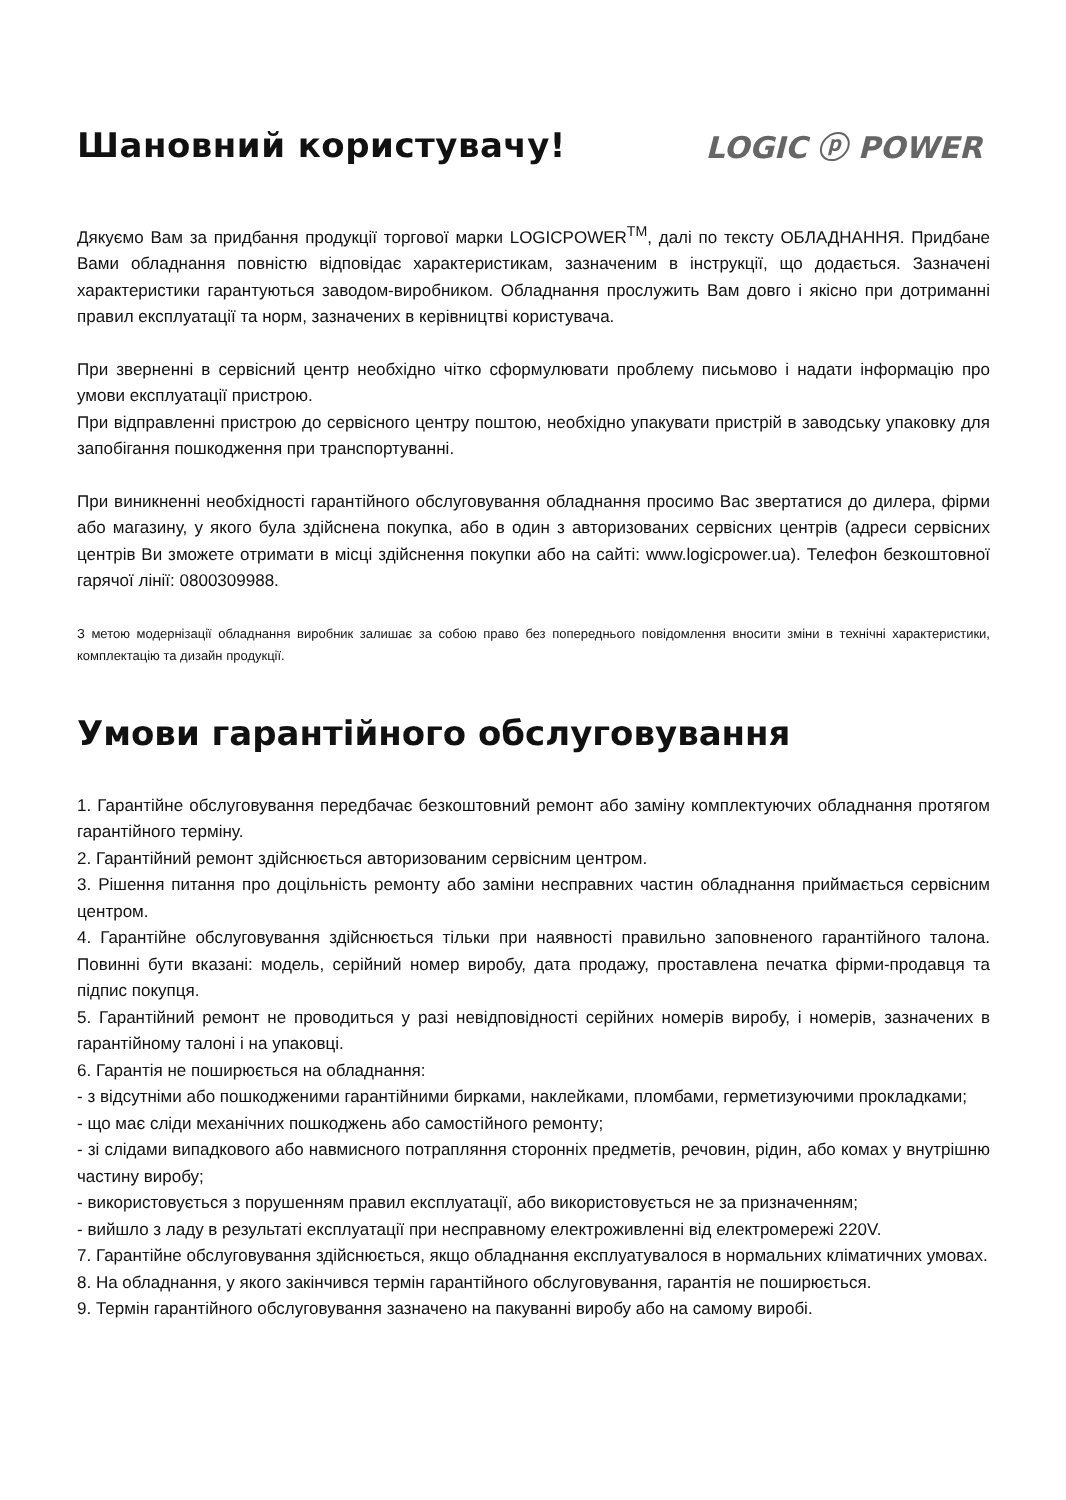Шановний користувачу! LOGIC ⓟ POWER
Дякуємо Вам за придбання продукції торгової марки LOGICPOWER<sup>TM</sup>, далі по тексту ОБЛАДНАННЯ. Придбане Вами обладнання повністю відповідає характеристикам, зазначеним в інструкції, що додається. Зазначені характеристики гарантуються заводом-виробником. Обладнання прослужить Вам довго і якісно при дотриманні правил експлуатації та норм, зазначених в керівництві користувача.
При зверненні в сервісний центр необхідно чітко сформулювати проблему письмово і надати інформацію про умови експлуатації пристрою.
При відправленні пристрою до сервісного центру поштою, необхідно упакувати пристрій в заводську упаковку для запобігання пошкодження при транспортуванні.
При виникненні необхідності гарантійного обслуговування обладнання просимо Вас звертатися до дилера, фірми або магазину, у якого була здійснена покупка, або в один з авторизованих сервісних центрів (адреси сервісних центрів Ви зможете отримати в місці здійснення покупки або на сайті: www.logicpower.ua). Телефон безкоштовної гарячої лінії: 0800309988.
З метою модернізації обладнання виробник залишає за собою право без попереднього повідомлення вносити зміни в технічні характеристики, комплектацію та дизайн продукції.
Умови гарантійного обслуговування
1. Гарантійне обслуговування передбачає безкоштовний ремонт або заміну комплектуючих обладнання протягом гарантійного терміну.
2. Гарантійний ремонт здійснюється авторизованим сервісним центром.
3. Рішення питання про доцільність ремонту або заміни несправних частин обладнання приймається сервісним центром.
4. Гарантійне обслуговування здійснюється тільки при наявності правильно заповненого гарантійного талона. Повинні бути вказані: модель, серійний номер виробу, дата продажу, проставлена печатка фірми-продавця та підпис покупця.
5. Гарантійний ремонт не проводиться у разі невідповідності серійних номерів виробу, і номерів, зазначених в гарантійному талоні і на упаковці.
6. Гарантія не поширюється на обладнання:
- з відсутніми або пошкодженими гарантійними бирками, наклейками, пломбами, герметизуючими прокладками;
- що має сліди механічних пошкоджень або самостійного ремонту;
- зі слідами випадкового або навмисного потрапляння сторонніх предметів, речовин, рідин, або комах у внутрішню частину виробу;
- використовується з порушенням правил експлуатації, або використовується не за призначенням;
- вийшло з ладу в результаті експлуатації при несправному електроживленні від електромережі 220V.
7. Гарантійне обслуговування здійснюється, якщо обладнання експлуатувалося в нормальних кліматичних умовах.
8. На обладнання, у якого закінчився термін гарантійного обслуговування, гарантія не поширюється.
9. Термін гарантійного обслуговування зазначено на пакуванні виробу або на самому виробі.